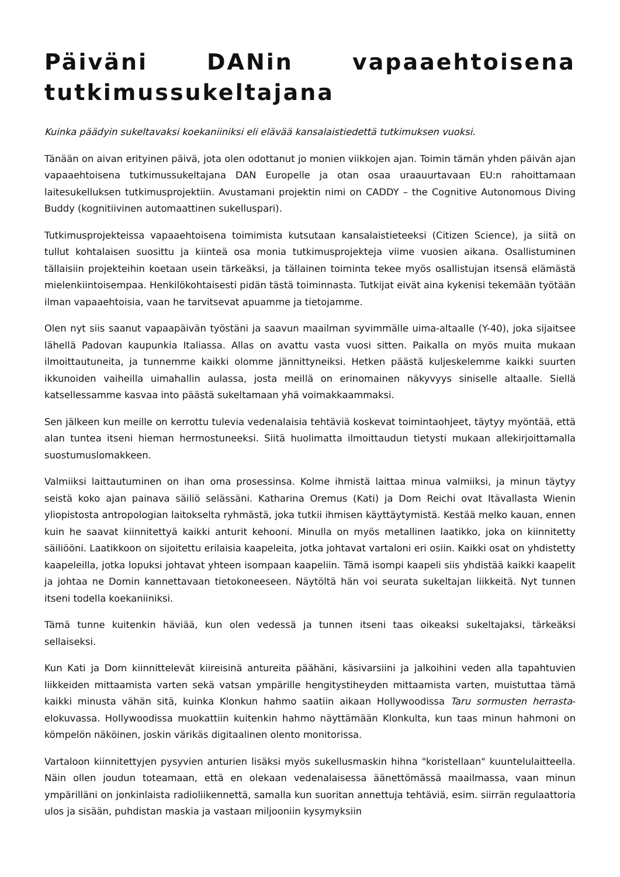Päiväni DANin vapaaehtoisena tutkimussukeltajana
Kuinka päädyin sukeltavaksi koekaniiniksi eli elävää kansalaistiedettä tutkimuksen vuoksi.
Tänään on aivan erityinen päivä, jota olen odottanut jo monien viikkojen ajan. Toimin tämän yhden päivän ajan vapaaehtoisena tutkimussukeltajana DAN Europelle ja otan osaa uraauurtavaan EU:n rahoittamaan laitesukelluksen tutkimusprojektiin. Avustamani projektin nimi on CADDY – the Cognitive Autonomous Diving Buddy (kognitiivinen automaattinen sukelluspari).
Tutkimusprojekteissa vapaaehtoisena toimimista kutsutaan kansalaistieteeksi (Citizen Science), ja siitä on tullut kohtalaisen suosittu ja kiinteä osa monia tutkimusprojekteja viime vuosien aikana. Osallistuminen tällaisiin projekteihin koetaan usein tärkeäksi, ja tällainen toiminta tekee myös osallistujan itsensä elämästä mielenkiintoisempaa. Henkilökohtaisesti pidän tästä toiminnasta. Tutkijat eivät aina kykenisi tekemään työtään ilman vapaaehtoisia, vaan he tarvitsevat apuamme ja tietojamme.
Olen nyt siis saanut vapaapäivän työstäni ja saavun maailman syvimmälle uima-altaalle (Y-40), joka sijaitsee lähellä Padovan kaupunkia Italiassa. Allas on avattu vasta vuosi sitten. Paikalla on myös muita mukaan ilmoittautuneita, ja tunnemme kaikki olomme jännittyneiksi. Hetken päästä kuljeskelemme kaikki suurten ikkunoiden vaiheilla uimahallin aulassa, josta meillä on erinomainen näkyvyys siniselle altaalle. Siellä katsellessamme kasvaa into päästä sukeltamaan yhä voimakkaammaksi.
Sen jälkeen kun meille on kerrottu tulevia vedenalaisia tehtäviä koskevat toimintaohjeet, täytyy myöntää, että alan tuntea itseni hieman hermostuneeksi. Siitä huolimatta ilmoittaudun tietysti mukaan allekirjoittamalla suostumuslomakkeen.
Valmiiksi laittautuminen on ihan oma prosessinsa. Kolme ihmistä laittaa minua valmiiksi, ja minun täytyy seistä koko ajan painava säiliö selässäni. Katharina Oremus (Kati) ja Dom Reichi ovat Itävallasta Wienin yliopistosta antropologian laitokselta ryhmästä, joka tutkii ihmisen käyttäytymistä. Kestää melko kauan, ennen kuin he saavat kiinnitettyä kaikki anturit kehooni. Minulla on myös metallinen laatikko, joka on kiinnitetty säiliööni. Laatikkoon on sijoitettu erilaisia kaapeleita, jotka johtavat vartaloni eri osiin. Kaikki osat on yhdistetty kaapeleilla, jotka lopuksi johtavat yhteen isompaan kaapeliin. Tämä isompi kaapeli siis yhdistää kaikki kaapelit ja johtaa ne Domin kannettavaan tietokoneeseen. Näytöltä hän voi seurata sukeltajan liikkeitä. Nyt tunnen itseni todella koekaniiniksi.
Tämä tunne kuitenkin häviää, kun olen vedessä ja tunnen itseni taas oikeaksi sukeltajaksi, tärkeäksi sellaiseksi.
Kun Kati ja Dom kiinnittelevät kiireisinä antureita päähäni, käsivarsiini ja jalkoihini veden alla tapahtuvien liikkeiden mittaamista varten sekä vatsan ympärille hengitystiheyden mittaamista varten, muistuttaa tämä kaikki minusta vähän sitä, kuinka Klonkun hahmo saatiin aikaan Hollywoodissa Taru sormusten herrasta-elokuvassa. Hollywoodissa muokattiin kuitenkin hahmo näyttämään Klonkulta, kun taas minun hahmoni on kömpelön näköinen, joskin värikäs digitaalinen olento monitorissa.
Vartaloon kiinnitettyjen pysyvien anturien lisäksi myös sukellusmaskin hihna "koristellaan" kuuntelulaitteella. Näin ollen joudun toteamaan, että en olekaan vedenalaisessa äänettömässä maailmassa, vaan minun ympärilläni on jonkinlaista radioliikennettä, samalla kun suoritan annettuja tehtäviä, esim. siirrän regulaattoria ulos ja sisään, puhdistan maskia ja vastaan miljooniin kysymyksiin